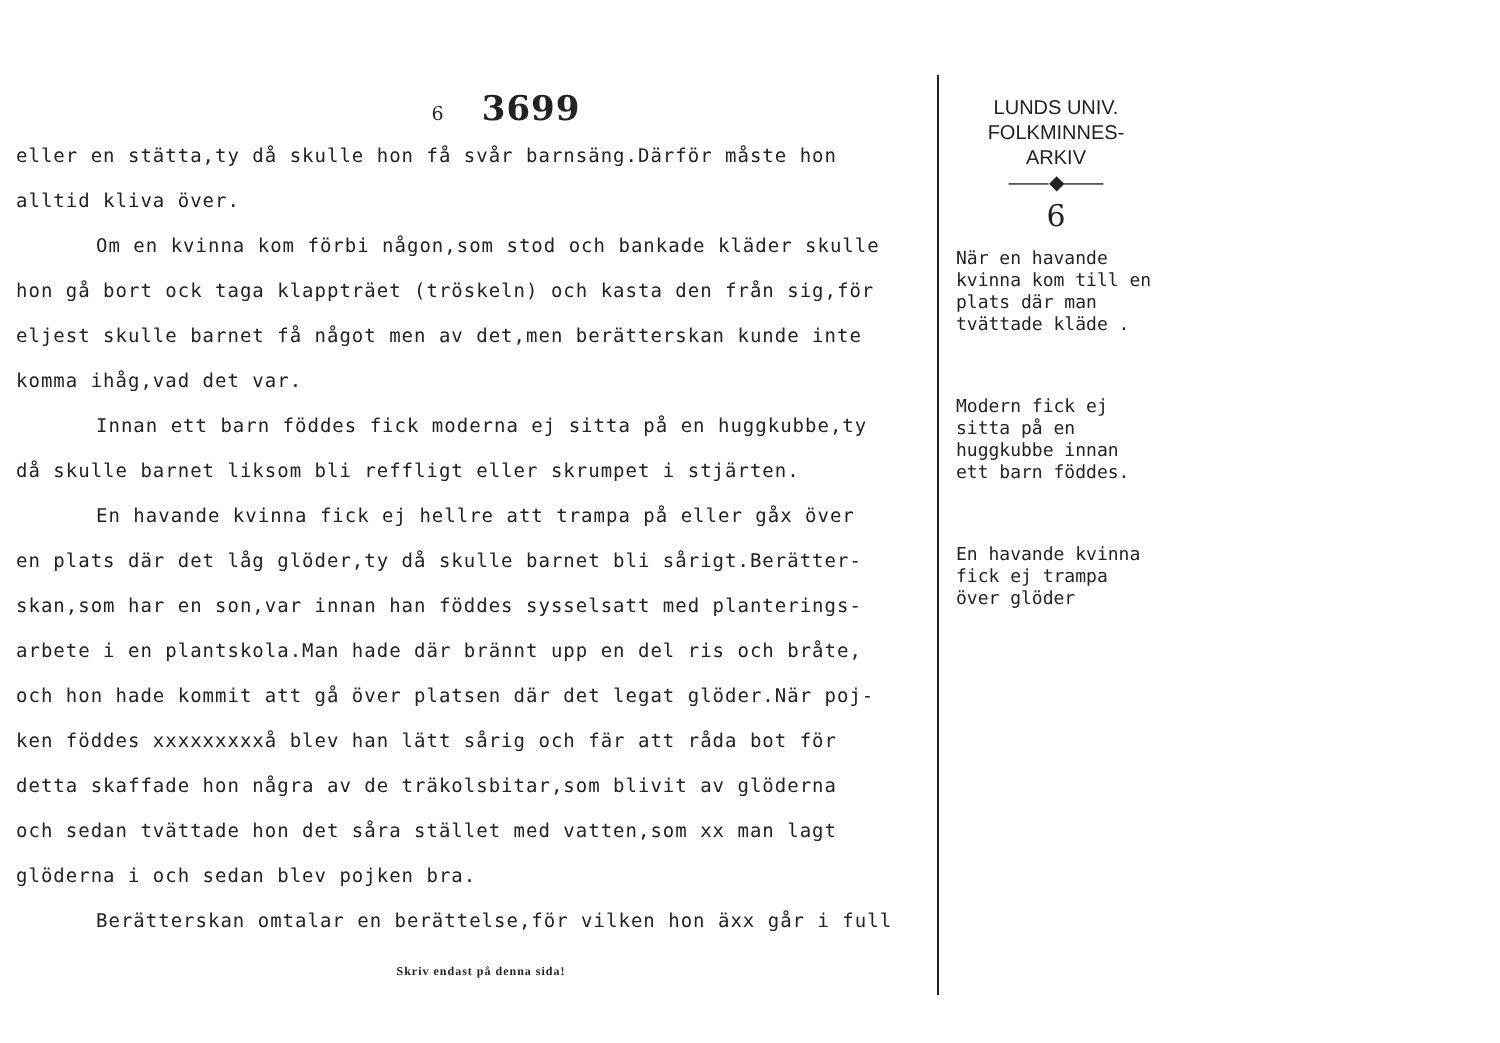6 3699
eller en stätta,ty då skulle hon få svår barnsäng.Därför måste hon
alltid kliva över.
Om en kvinna kom förbi någon,som stod och bankade kläder skulle
hon gå bort ock taga klappträet (tröskeln) och kasta den från sig,för
eljest skulle barnet få något men av det,men berätterskan kunde inte
komma ihåg,vad det var.
Innan ett barn föddes fick moderna ej sitta på en huggkubbe,ty
då skulle barnet liksom bli reffligt eller skrumpet i stjärten.
En havande kvinna fick ej hellre att trampa på eller gåx över
en plats där det låg glöder,ty då skulle barnet bli sårigt.Berätter-
skan,som har en son,var innan han föddes sysselsatt med planterings-
arbete i en plantskola.Man hade där brännt upp en del ris och bråte,
och hon hade kommit att gå över platsen där det legat glöder.När poj-
ken föddes xxxxxxxxxå blev han lätt sårig och fär att råda bot för
detta skaffade hon några av de träkolsbitar,som blivit av glöderna
och sedan tvättade hon det såra stället med vatten,som xx man lagt
glöderna i och sedan blev pojken bra.
Berätterskan omtalar en berättelse,för vilken hon äxx går i full
Skriv endast på denna sida!
LUNDS UNIV.
FOLKMINNES-
ARKIV
——◆——
6
När en havande kvinna kom till en plats där man tvättade kläde .
Modern fick ej sitta på en huggkubbe innan ett barn föddes.
En havande kvinna fick ej trampa över glöder